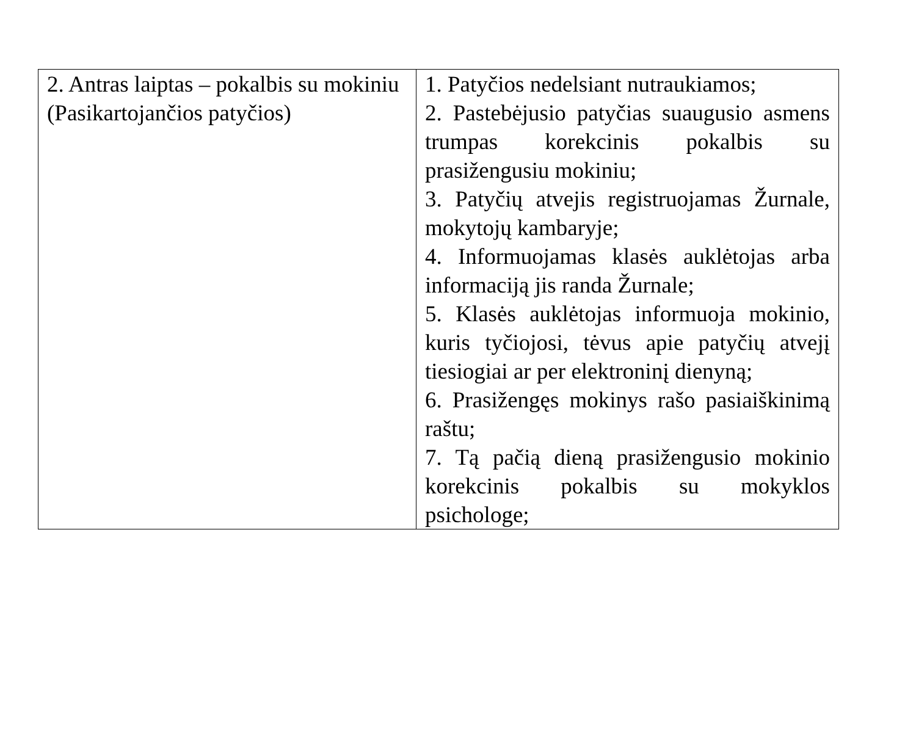| 2. Antras laiptas – pokalbis su mokiniu (Pasikartojančios patyčios) | 1. Patyčios nedelsiant nutraukiamos; 2. Pastebėjusio patyčias suaugusio asmens trumpas korekcinis pokalbis su prasižengusiu mokiniu; 3. Patyčių atvejis registruojamas Žurnale, mokytojų kambaryje; 4. Informuojamas klasės auklėtojas arba informaciją jis randa Žurnale; 5. Klasės auklėtojas informuoja mokinio, kuris tyčiojosi, tėvus apie patyčių atvejį tiesiogiai ar per elektroninį dienyną; 6. Prasižengęs mokinys rašo pasiaiškinimą raštu; 7. Tą pačią dieną prasižengusio mokinio korekcinis pokalbis su mokyklos psichologe; |